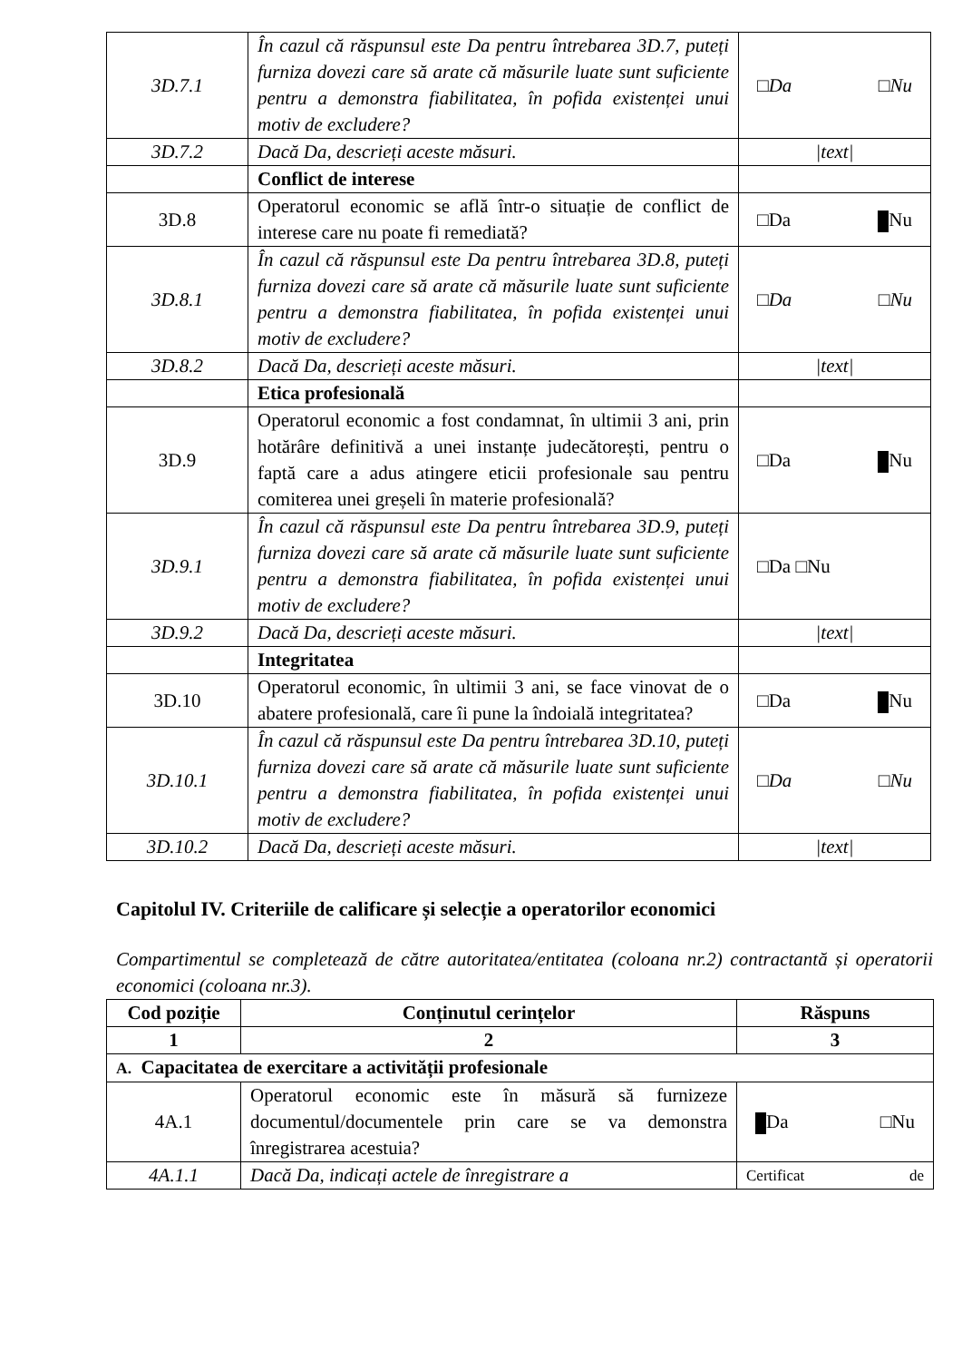| 3D.7.1 | În cazul că răspunsul este Da pentru întrebarea 3D.7, puteți furniza dovezi care să arate că măsurile luate sunt suficiente pentru a demonstra fiabilitatea, în pofida existenței unui motiv de excludere? | □Da □Nu |
| 3D.7.2 | Dacă Da, descrieți aceste măsuri. | /text/ |
| | Conflict de interese | |
| 3D.8 | Operatorul economic se află într-o situație de conflict de interese care nu poate fi remediată? | □Da Nu |
| 3D.8.1 | În cazul că răspunsul este Da pentru întrebarea 3D.8, puteți furniza dovezi care să arate că măsurile luate sunt suficiente pentru a demonstra fiabilitatea, în pofida existenței unui motiv de excludere? | □Da □Nu |
| 3D.8.2 | Dacă Da, descrieți aceste măsuri. | /text/ |
| | Etica profesională | |
| 3D.9 | Operatorul economic a fost condamnat, în ultimii 3 ani, prin hotărâre definitivă a unei instanțe judecătorești, pentru o faptă care a adus atingere eticii profesionale sau pentru comiterea unei greșeli în materie profesională? | □Da Nu |
| 3D.9.1 | În cazul că răspunsul este Da pentru întrebarea 3D.9, puteți furniza dovezi care să arate că măsurile luate sunt suficiente pentru a demonstra fiabilitatea, în pofida existenței unui motiv de excludere? | □Da □Nu |
| 3D.9.2 | Dacă Da, descrieți aceste măsuri. | /text/ |
| | Integritatea | |
| 3D.10 | Operatorul economic, în ultimii 3 ani, se face vinovat de o abatere profesională, care îi pune la îndoială integritatea? | □Da Nu |
| 3D.10.1 | În cazul că răspunsul este Da pentru întrebarea 3D.10, puteți furniza dovezi care să arate că măsurile luate sunt suficiente pentru a demonstra fiabilitatea, în pofida existenței unui motiv de excludere? | □Da □Nu |
| 3D.10.2 | Dacă Da, descrieți aceste măsuri. | /text/ |
Capitolul IV. Criteriile de calificare și selecție a operatorilor economici
Compartimentul se completează de către autoritatea/entitatea (coloana nr.2) contractantă și operatorii economici (coloana nr.3).
| Cod poziție | Conținutul cerințelor | Răspuns |
| --- | --- | --- |
| 1 | 2 | 3 |
| A. Capacitatea de exercitare a activității profesionale | | |
| 4A.1 | Operatorul economic este în măsură să furnizeze documentul/documentele prin care se va demonstra înregistrarea acestuia? | Da □Nu |
| 4A.1.1 | Dacă Da, indicați actele de înregistrare a | Certificat de |